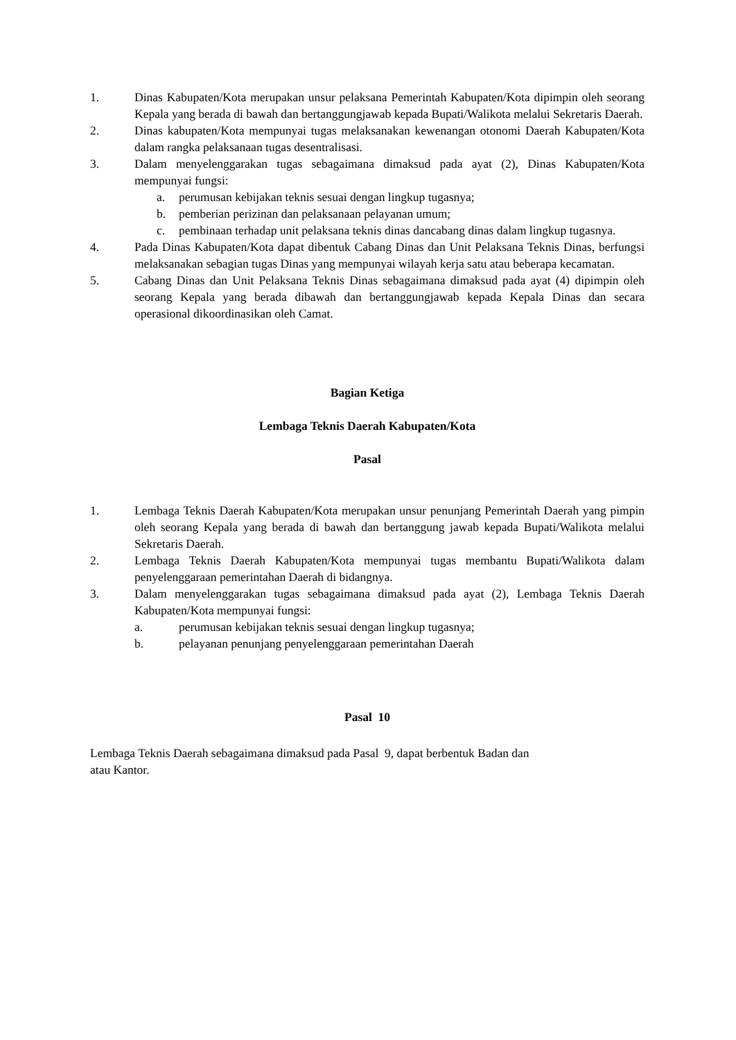1. Dinas Kabupaten/Kota merupakan unsur pelaksana Pemerintah Kabupaten/Kota dipimpin oleh seorang Kepala yang berada di bawah dan bertanggungjawab kepada Bupati/Walikota melalui Sekretaris Daerah.
2. Dinas kabupaten/Kota mempunyai tugas melaksanakan kewenangan otonomi Daerah Kabupaten/Kota dalam rangka pelaksanaan tugas desentralisasi.
3. Dalam menyelenggarakan tugas sebagaimana dimaksud pada ayat (2), Dinas Kabupaten/Kota mempunyai fungsi:
a. perumusan kebijakan teknis sesuai dengan lingkup tugasnya;
b. pemberian perizinan dan pelaksanaan pelayanan umum;
c. pembinaan terhadap unit pelaksana teknis dinas dancabang dinas dalam lingkup tugasnya.
4. Pada Dinas Kabupaten/Kota dapat dibentuk Cabang Dinas dan Unit Pelaksana Teknis Dinas, berfungsi melaksanakan sebagian tugas Dinas yang mempunyai wilayah kerja satu atau beberapa kecamatan.
5. Cabang Dinas dan Unit Pelaksana Teknis Dinas sebagaimana dimaksud pada ayat (4) dipimpin oleh seorang Kepala yang berada dibawah dan bertanggungjawab kepada Kepala Dinas dan secara operasional dikoordinasikan oleh Camat.
Bagian Ketiga
Lembaga Teknis Daerah Kabupaten/Kota
Pasal
1. Lembaga Teknis Daerah Kabupaten/Kota merupakan unsur penunjang Pemerintah Daerah yang pimpin oleh seorang Kepala yang berada di bawah dan bertanggung jawab kepada Bupati/Walikota melalui Sekretaris Daerah.
2. Lembaga Teknis Daerah Kabupaten/Kota mempunyai tugas membantu Bupati/Walikota dalam penyelenggaraan pemerintahan Daerah di bidangnya.
3. Dalam menyelenggarakan tugas sebagaimana dimaksud pada ayat (2), Lembaga Teknis Daerah Kabupaten/Kota mempunyai fungsi:
a. perumusan kebijakan teknis sesuai dengan lingkup tugasnya;
b. pelayanan penunjang penyelenggaraan pemerintahan Daerah
Pasal 10
Lembaga Teknis Daerah sebagaimana dimaksud pada Pasal 9, dapat berbentuk Badan dan
atau Kantor.